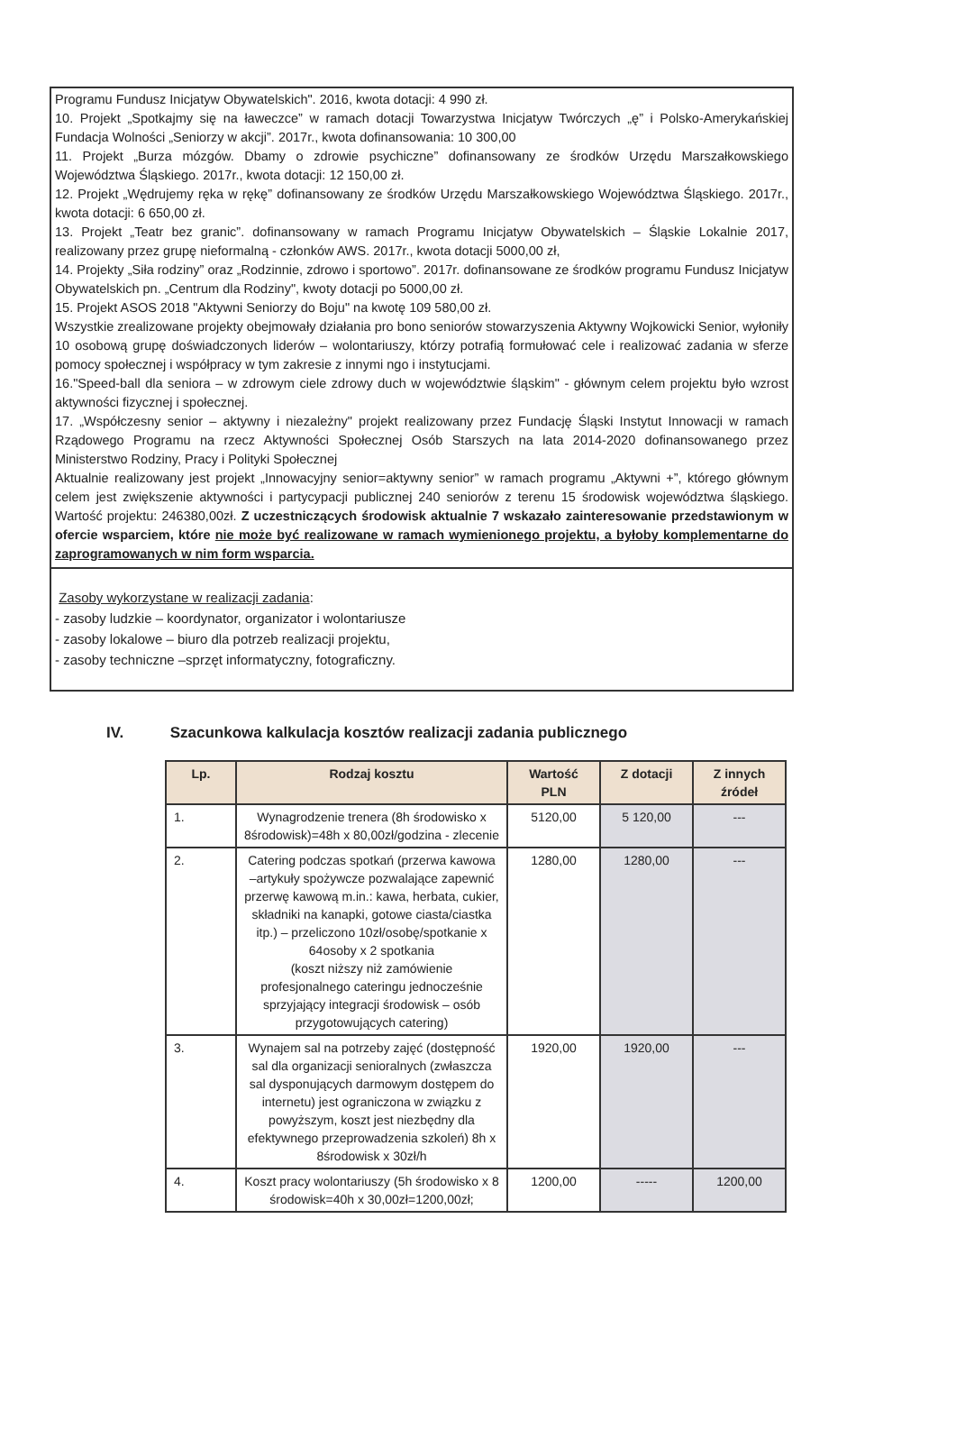Programu Fundusz Inicjatyw Obywatelskich". 2016, kwota dotacji: 4 990 zł.
10. Projekt „Spotkajmy się na ławeczce” w ramach dotacji Towarzystwa Inicjatyw Twórczych „ę” i Polsko-Amerykańskiej Fundacja Wolności „Seniorzy w akcji”. 2017r., kwota dofinansowania: 10 300,00
11. Projekt „Burza mózgów. Dbamy o zdrowie psychiczne” dofinansowany ze środków Urzędu Marszałkowskiego Województwa Śląskiego. 2017r., kwota dotacji: 12 150,00 zł.
12. Projekt „Wędrujemy ręka w rękę” dofinansowany ze środków Urzędu Marszałkowskiego Województwa Śląskiego. 2017r., kwota dotacji: 6 650,00 zł.
13. Projekt „Teatr bez granic”. dofinansowany w ramach Programu Inicjatyw Obywatelskich – Śląskie Lokalnie 2017, realizowany przez grupę nieformalną - członków AWS. 2017r., kwota dotacji 5000,00 zł,
14. Projekty „Siła rodziny” oraz „Rodzinnie, zdrowo i sportowo”. 2017r. dofinansowane ze środków programu Fundusz Inicjatyw Obywatelskich pn. „Centrum dla Rodziny", kwoty dotacji po 5000,00 zł.
15. Projekt ASOS 2018 "Aktywni Seniorzy do Boju" na kwotę 109 580,00 zł.
Wszystkie zrealizowane projekty obejmowały działania pro bono seniorów stowarzyszenia Aktywny Wojkowicki Senior, wyłoniły 10 osobową grupę doświadczonych liderów – wolontariuszy, którzy potrafią formułować cele i realizować zadania w sferze pomocy społecznej i współpracy w tym zakresie z innymi ngo i instytucjami.
16."Speed-ball dla seniora – w zdrowym ciele zdrowy duch w województwie śląskim" - głównym celem projektu było wzrost aktywności fizycznej i społecznej.
17. „Współczesny senior – aktywny i niezależny" projekt realizowany przez Fundację Śląski Instytut Innowacji w ramach Rządowego Programu na rzecz Aktywności Społecznej Osób Starszych na lata 2014-2020 dofinansowanego przez Ministerstwo Rodziny, Pracy i Polityki Społecznej
Aktualnie realizowany jest projekt „Innowacyjny senior=aktywny senior” w ramach programu „Aktywni +”, którego głównym celem jest zwiększenie aktywności i partycypacji publicznej 240 seniorów z terenu 15 środowisk województwa śląskiego. Wartość projektu: 246380,00zł. Z uczestniczących środowisk aktualnie 7 wskazało zainteresowanie przedstawionym w ofercie wsparciem, które nie może być realizowane w ramach wymienionego projektu, a byłoby komplementarne do zaprogramowanych w nim form wsparcia.
Zasoby wykorzystane w realizacji zadania:
- zasoby ludzkie – koordynator, organizator i wolontariusze
- zasoby lokalowe – biuro dla potrzeb realizacji projektu,
- zasoby techniczne –sprzęt informatyczny, fotograficzny.
IV. Szacunkowa kalkulacja kosztów realizacji zadania publicznego
| Lp. | Rodzaj kosztu | Wartość PLN | Z dotacji | Z innych źródeł |
| --- | --- | --- | --- | --- |
| 1. | Wynagrodzenie trenera (8h środowisko x 8środowisk)=48h x 80,00zł/godzina - zlecenie | 5120,00 | 5 120,00 | --- |
| 2. | Catering podczas spotkań (przerwa kawowa –artykuły spożywcze pozwalające zapewnić przerwę kawową m.in.: kawa, herbata, cukier, składniki na kanapki, gotowe ciasta/ciastka itp.) – przeliczono 10zł/osobę/spotkanie x 64osoby x 2 spotkania (koszt niższy niż zamówienie profesjonalnego cateringu jednocześnie sprzyjający integracji środowisk – osób przygotowujących catering) | 1280,00 | 1280,00 | --- |
| 3. | Wynajem sal na potrzeby zajęć (dostępność sal dla organizacji senioralnych (zwłaszcza sal dysponujących darmowym dostępem do internetu) jest ograniczona w związku z powyższym, koszt jest niezbędny dla efektywnego przeprowadzenia szkoleń) 8h x 8środowisk x 30zł/h | 1920,00 | 1920,00 | --- |
| 4. | Koszt pracy wolontariuszy (5h środowisko x 8 środowisk=40h x 30,00zł=1200,00zł; | 1200,00 | ----- | 1200,00 |